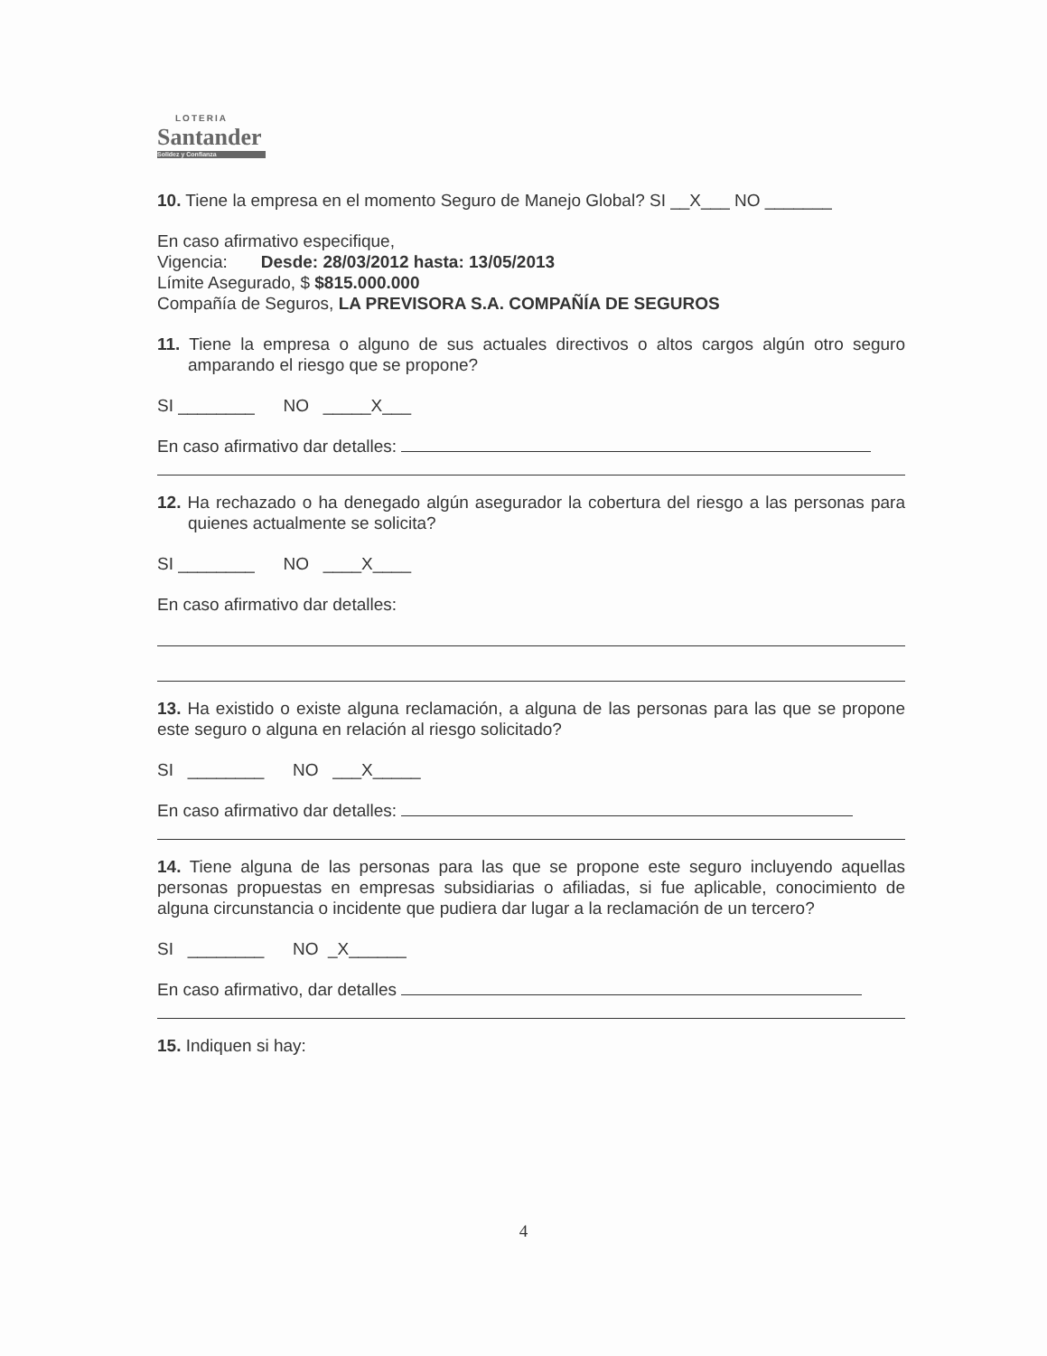LOTERIA
Santander
Solidez y Confianza
10. Tiene la empresa en el momento Seguro de Manejo Global? SI __X___ NO _______
En caso afirmativo especifique,
Vigencia: Desde: 28/03/2012 hasta: 13/05/2013
Límite Asegurado, $ $815.000.000
Compañía de Seguros, LA PREVISORA S.A. COMPAÑÍA DE SEGUROS
11. Tiene la empresa o alguno de sus actuales directivos o altos cargos algún otro seguro amparando el riesgo que se propone?
SI ________ NO _____X___
En caso afirmativo dar detalles:
12. Ha rechazado o ha denegado algún asegurador la cobertura del riesgo a las personas para quienes actualmente se solicita?
SI ________ NO ____X____
En caso afirmativo dar detalles:
13. Ha existido o existe alguna reclamación, a alguna de las personas para las que se propone este seguro o alguna en relación al riesgo solicitado?
SI ________ NO ___X_____
En caso afirmativo dar detalles:
14. Tiene alguna de las personas para las que se propone este seguro incluyendo aquellas personas propuestas en empresas subsidiarias o afiliadas, si fue aplicable, conocimiento de alguna circunstancia o incidente que pudiera dar lugar a la reclamación de un tercero?
SI ________ NO _X______
En caso afirmativo, dar detalles
15. Indiquen si hay:
4